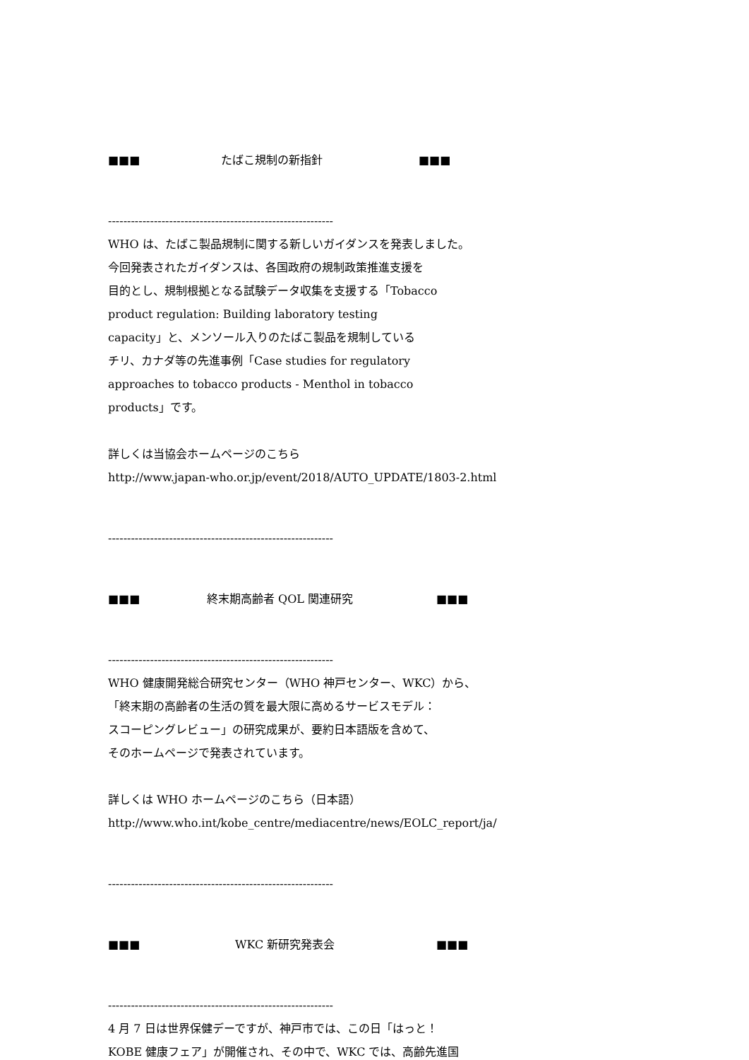■■■ たばこ規制の新指針 ■■■
-----------------------------------------------------------
WHO は、たばこ製品規制に関する新しいガイダンスを発表しました。
今回発表されたガイダンスは、各国政府の規制政策推進支援を
目的とし、規制根拠となる試験データ収集を支援する「Tobacco
product regulation: Building laboratory testing
capacity」と、メンソール入りのたばこ製品を規制している
チリ、カナダ等の先進事例「Case studies for regulatory
approaches to tobacco products - Menthol in tobacco
products」です。
詳しくは当協会ホームページのこちら
http://www.japan-who.or.jp/event/2018/AUTO_UPDATE/1803-2.html
-----------------------------------------------------------
■■■ 終末期高齢者 QOL 関連研究 ■■■
-----------------------------------------------------------
WHO 健康開発総合研究センター（WHO 神戸センター、WKC）から、
「終末期の高齢者の生活の質を最大限に高めるサービスモデル：
スコーピングレビュー」の研究成果が、要約日本語版を含めて、
そのホームページで発表されています。
詳しくは WHO ホームページのこちら（日本語）
http://www.who.int/kobe_centre/mediacentre/news/EOLC_report/ja/
-----------------------------------------------------------
■■■ WKC 新研究発表会 ■■■
-----------------------------------------------------------
4 月 7 日は世界保健デーですが、神戸市では、この日「はっと！
KOBE 健康フェア」が開催され、その中で、WKC では、高齢先進国